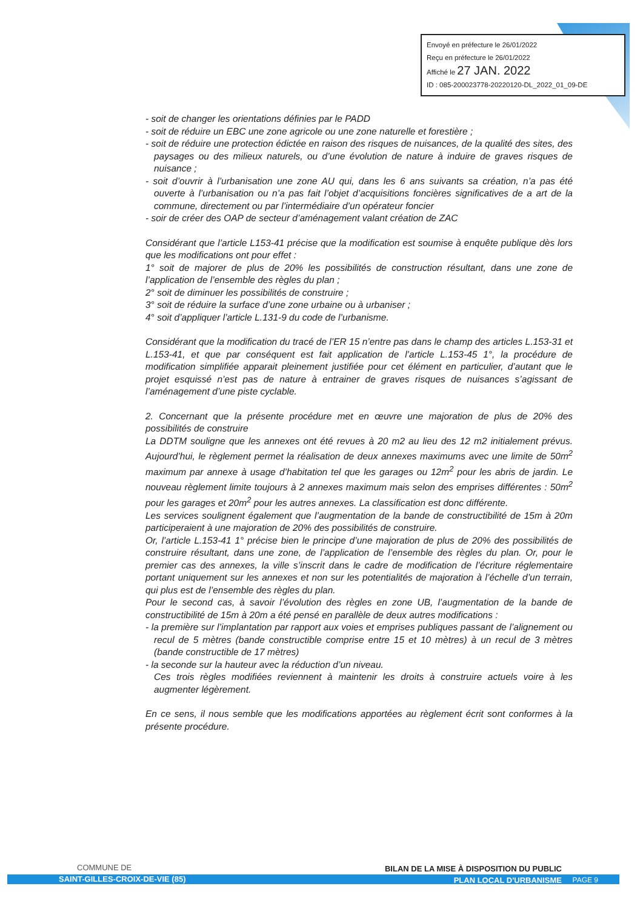Envoyé en préfecture le 26/01/2022
Reçu en préfecture le 26/01/2022
Affiché le 27 JAN. 2022
ID : 085-200023778-20220120-DL_2022_01_09-DE
- soit de changer les orientations définies par le PADD
- soit de réduire un EBC une zone agricole ou une zone naturelle et forestière ;
- soit de réduire une protection édictée en raison des risques de nuisances, de la qualité des sites, des paysages ou des milieux naturels, ou d’une évolution de nature à induire de graves risques de nuisance ;
- soit d’ouvrir à l’urbanisation une zone AU qui, dans les 6 ans suivants sa création, n’a pas été ouverte à l’urbanisation ou n’a pas fait l’objet d’acquisitions foncières significatives de a art de la commune, directement ou par l’intermédiaire d’un opérateur foncier
- soir de créer des OAP de secteur d’aménagement valant création de ZAC
Considérant que l’article L153-41 précise que la modification est soumise à enquête publique dès lors que les modifications ont pour effet :
1° soit de majorer de plus de 20% les possibilités de construction résultant, dans une zone de l’application de l’ensemble des règles du plan ;
2° soit de diminuer les possibilités de construire ;
3° soit de réduire la surface d’une zone urbaine ou à urbaniser ;
4° soit d’appliquer l’article L.131-9 du code de l’urbanisme.
Considérant que la modification du tracé de l’ER 15 n’entre pas dans le champ des articles L.153-31 et L.153-41, et que par conséquent est fait application de l’article L.153-45 1°, la procédure de modification simplifiée apparait pleinement justifiée pour cet élément en particulier, d’autant que le projet esquissé n’est pas de nature à entrainer de graves risques de nuisances s’agissant de l’aménagement d’une piste cyclable.
2. Concernant que la présente procédure met en œuvre une majoration de plus de 20% des possibilités de construire
La DDTM souligne que les annexes ont été revues à 20 m2 au lieu des 12 m2 initialement prévus. Aujourd’hui, le règlement permet la réalisation de deux annexes maximums avec une limite de 50m<sup>2</sup> maximum par annexe à usage d’habitation tel que les garages ou 12m<sup>2</sup> pour les abris de jardin. Le nouveau règlement limite toujours à 2 annexes maximum mais selon des emprises différentes : 50m<sup>2</sup> pour les garages et 20m<sup>2</sup> pour les autres annexes. La classification est donc différente.
Les services soulignent également que l’augmentation de la bande de constructibilité de 15m à 20m participeraient à une majoration de 20% des possibilités de construire.
Or, l’article L.153-41 1° précise bien le principe d’une majoration de plus de 20% des possibilités de construire résultant, dans une zone, de l’application de l’ensemble des règles du plan. Or, pour le premier cas des annexes, la ville s’inscrit dans le cadre de modification de l’écriture réglementaire portant uniquement sur les annexes et non sur les potentialités de majoration à l’échelle d’un terrain, qui plus est de l’ensemble des règles du plan.
Pour le second cas, à savoir l’évolution des règles en zone UB, l’augmentation de la bande de constructibilité de 15m à 20m a été pensé en parallèle de deux autres modifications :
- la première sur l’implantation par rapport aux voies et emprises publiques passant de l’alignement ou recul de 5 mètres (bande constructible comprise entre 15 et 10 mètres) à un recul de 3 mètres (bande constructible de 17 mètres)
- la seconde sur la hauteur avec la réduction d’un niveau.
Ces trois règles modifiées reviennent à maintenir les droits à construire actuels voire à les augmenter légèrement.
En ce sens, il nous semble que les modifications apportées au règlement écrit sont conformes à la présente procédure.
COMMUNE DE
BILAN DE LA MISE À DISPOSITION DU PUBLIC
SAINT-GILLES-CROIX-DE-VIE (85) PLAN LOCAL D'URBANISME PAGE 9